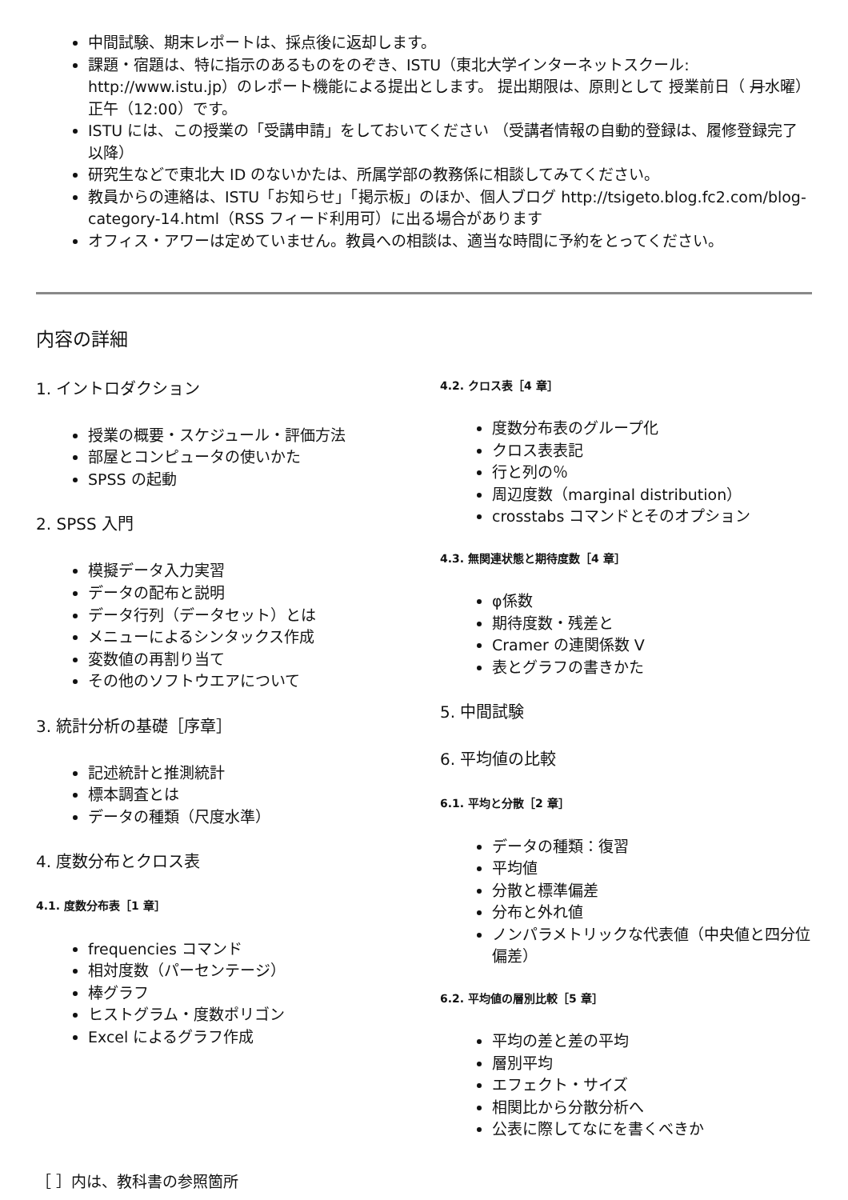中間試験、期末レポートは、採点後に返却します。
課題・宿題は、特に指示のあるものをのぞき、ISTU（東北大学インターネットスクール: http://www.istu.jp）のレポート機能による提出とします。 提出期限は、原則として 授業前日（ 月水曜）正午（12:00）です。
ISTU には、この授業の「受講申請」をしておいてください （受講者情報の自動的登録は、履修登録完了以降）
研究生などで東北大 ID のないかたは、所属学部の教務係に相談してみてください。
教員からの連絡は、ISTU「お知らせ」「掲示板」のほか、個人ブログ http://tsigeto.blog.fc2.com/blog-category-14.html（RSS フィード利用可）に出る場合があります
オフィス・アワーは定めていません。教員への相談は、適当な時間に予約をとってください。
内容の詳細
1. イントロダクション
授業の概要・スケジュール・評価方法
部屋とコンピュータの使いかた
SPSS の起動
2. SPSS 入門
模擬データ入力実習
データの配布と説明
データ行列（データセット）とは
メニューによるシンタックス作成
変数値の再割り当て
その他のソフトウエアについて
3. 統計分析の基礎［序章］
記述統計と推測統計
標本調査とは
データの種類（尺度水準）
4. 度数分布とクロス表
4.1. 度数分布表［1 章］
frequencies コマンド
相対度数（パーセンテージ）
棒グラフ
ヒストグラム・度数ポリゴン
Excel によるグラフ作成
4.2. クロス表［4 章］
度数分布表のグループ化
クロス表表記
行と列の％
周辺度数（marginal distribution）
crosstabs コマンドとそのオプション
4.3. 無関連状態と期待度数［4 章］
φ係数
期待度数・残差と
Cramer の連関係数 V
表とグラフの書きかた
5. 中間試験
6. 平均値の比較
6.1. 平均と分散［2 章］
データの種類：復習
平均値
分散と標準偏差
分布と外れ値
ノンパラメトリックな代表値（中央値と四分位偏差）
6.2. 平均値の層別比較［5 章］
平均の差と差の平均
層別平均
エフェクト・サイズ
相関比から分散分析へ
公表に際してなにを書くべきか
［ ］内は、教科書の参照箇所